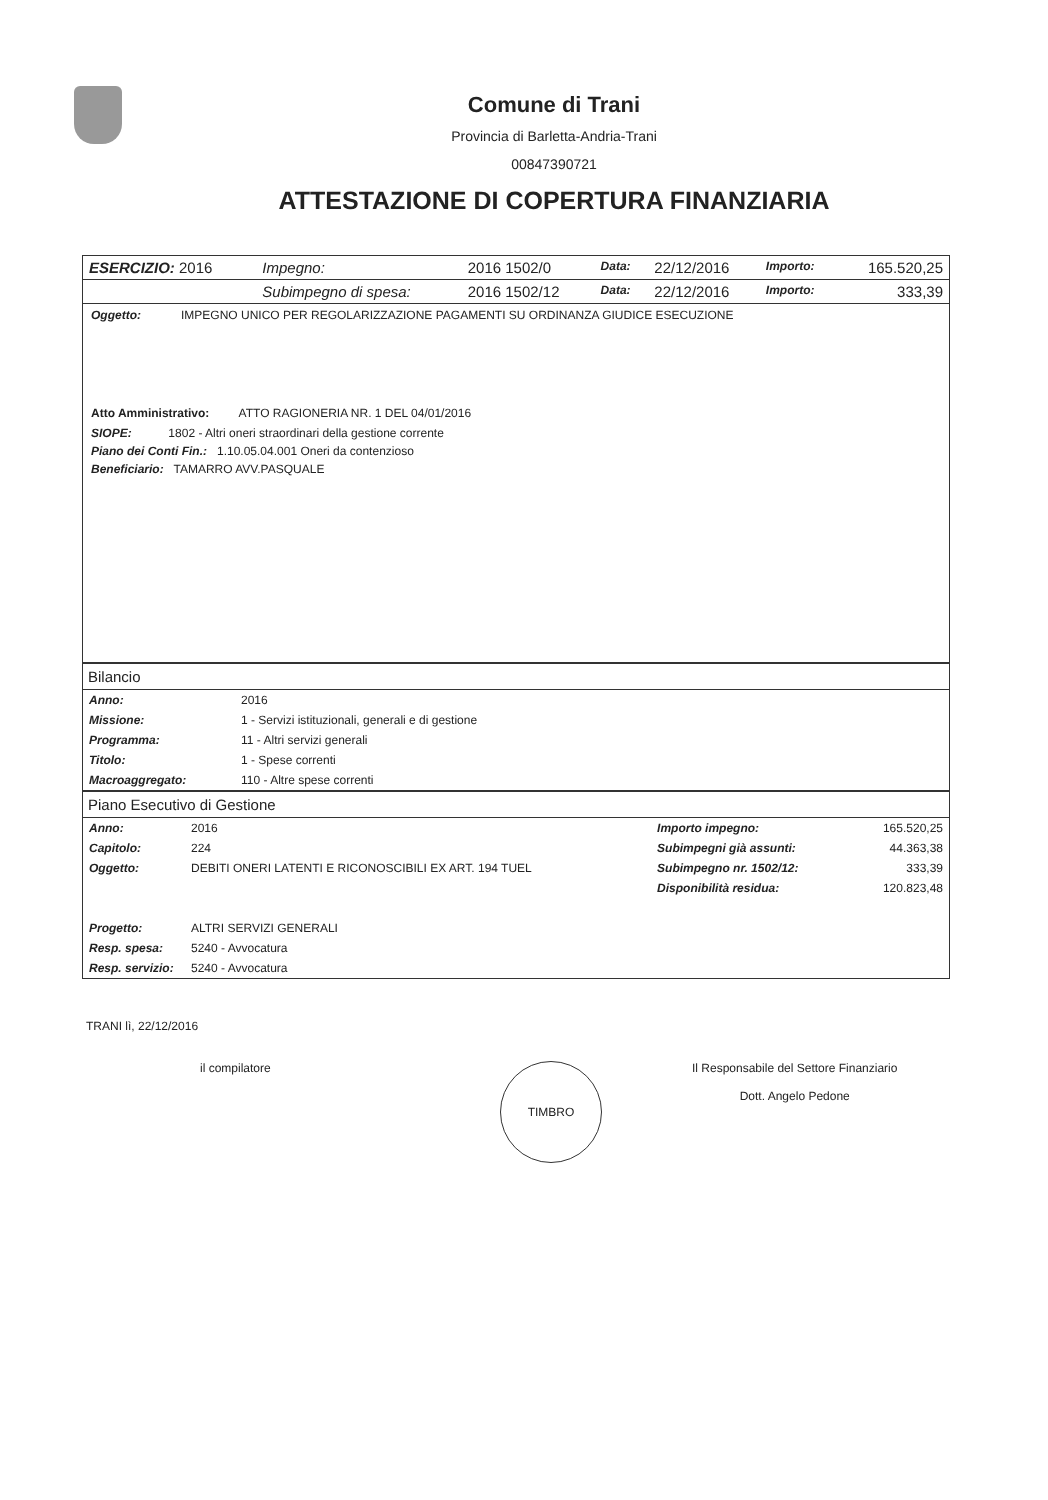Comune di Trani
Provincia di Barletta-Andria-Trani
00847390721
ATTESTAZIONE DI COPERTURA FINANZIARIA
| ESERCIZIO: 2016 | Impegno: | 2016 1502/0 | Data: | 22/12/2016 | Importo: | 165.520,25 |
| | Subimpegno di spesa: | 2016 1502/12 | Data: | 22/12/2016 | Importo: | 333,39 |
Oggetto: IMPEGNO UNICO PER REGOLARIZZAZIONE PAGAMENTI SU ORDINANZA GIUDICE ESECUZIONE
Atto Amministrativo: ATTO RAGIONERIA NR. 1 DEL 04/01/2016
SIOPE: 1802 - Altri oneri straordinari della gestione corrente
Piano dei Conti Fin.: 1.10.05.04.001 Oneri da contenzioso
Beneficiario: TAMARRO AVV.PASQUALE
Bilancio
| Anno: | 2016 |
| Missione: | 1 - Servizi istituzionali, generali e di gestione |
| Programma: | 11 - Altri servizi generali |
| Titolo: | 1 - Spese correnti |
| Macroaggregato: | 110 - Altre spese correnti |
Piano Esecutivo di Gestione
| Anno: | 2016 | Importo impegno: | 165.520,25 |
| Capitolo: | 224 | Subimpegni già assunti: | 44.363,38 |
| Oggetto: | DEBITI ONERI LATENTI E RICONOSCIBILI EX ART. 194 TUEL | Subimpegno nr. 1502/12: | 333,39 |
| | | Disponibilità residua: | 120.823,48 |
| Progetto: | ALTRI SERVIZI GENERALI | | |
| Resp. spesa: | 5240 - Avvocatura | | |
| Resp. servizio: | 5240 - Avvocatura | | |
TRANI lì, 22/12/2016
il compilatore
TIMBRO
Il Responsabile del Settore Finanziario
Dott. Angelo Pedone